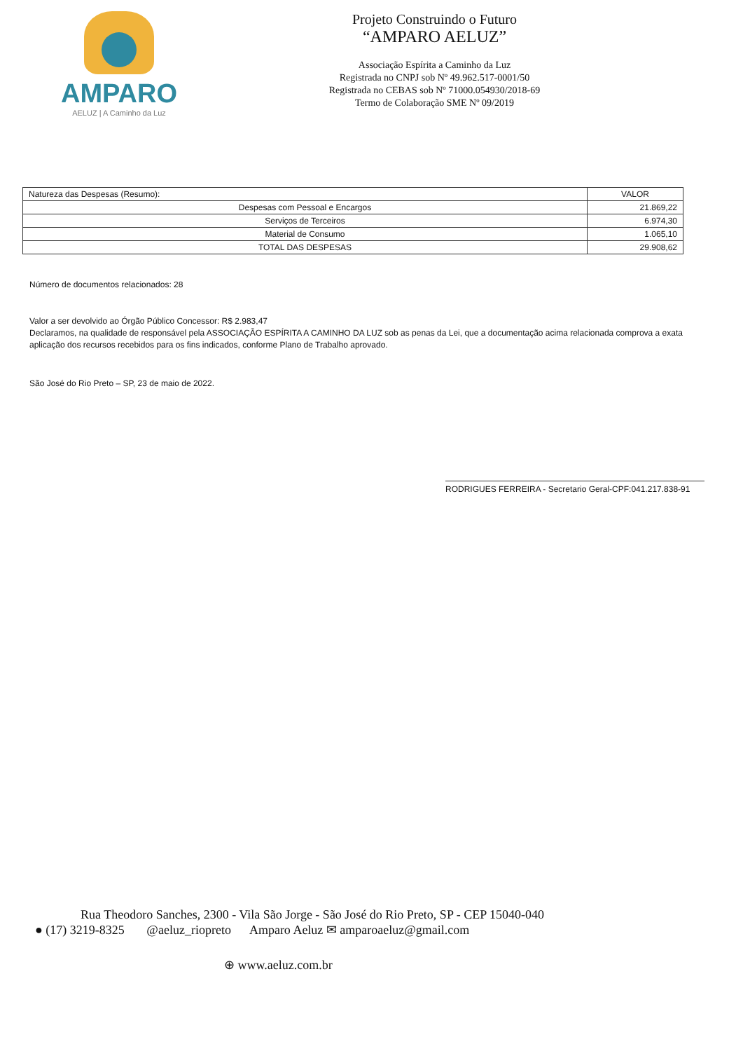AMPARO
AELUZ | A Caminho da Luz
Projeto Construindo o Futuro
“AMPARO AELUZ”
Associação Espírita a Caminho da Luz
Registrada no CNPJ sob Nº 49.962.517-0001/50
Registrada no CEBAS sob Nº 71000.054930/2018-69
Termo de Colaboração SME Nº 09/2019
| Natureza das Despesas (Resumo): | VALOR |
| --- | --- |
| Despesas com Pessoal e Encargos | 21.869,22 |
| Serviços de Terceiros | 6.974,30 |
| Material de Consumo | 1.065,10 |
| TOTAL DAS DESPESAS | 29.908,62 |
Número de documentos relacionados: 28
Valor a ser devolvido ao Órgão Público Concessor: R$ 2.983,47
Declaramos, na qualidade de responsável pela ASSOCIAÇÃO ESPÍRITA A CAMINHO DA LUZ sob as penas da Lei, que a documentação acima relacionada comprova a exata aplicação dos recursos recebidos para os fins indicados, conforme Plano de Trabalho aprovado.
São José do Rio Preto – SP, 23 de maio de 2022.
RODRIGUES FERREIRA - Secretario Geral-CPF:041.217.838-91
Rua Theodoro Sanches, 2300 - Vila São Jorge - São José do Rio Preto, SP - CEP 15040-040
● (17) 3219-8325 @aeluz_riopreto Amparo Aeluz ✉ amparoaeluz@gmail.com
⊕ www.aeluz.com.br